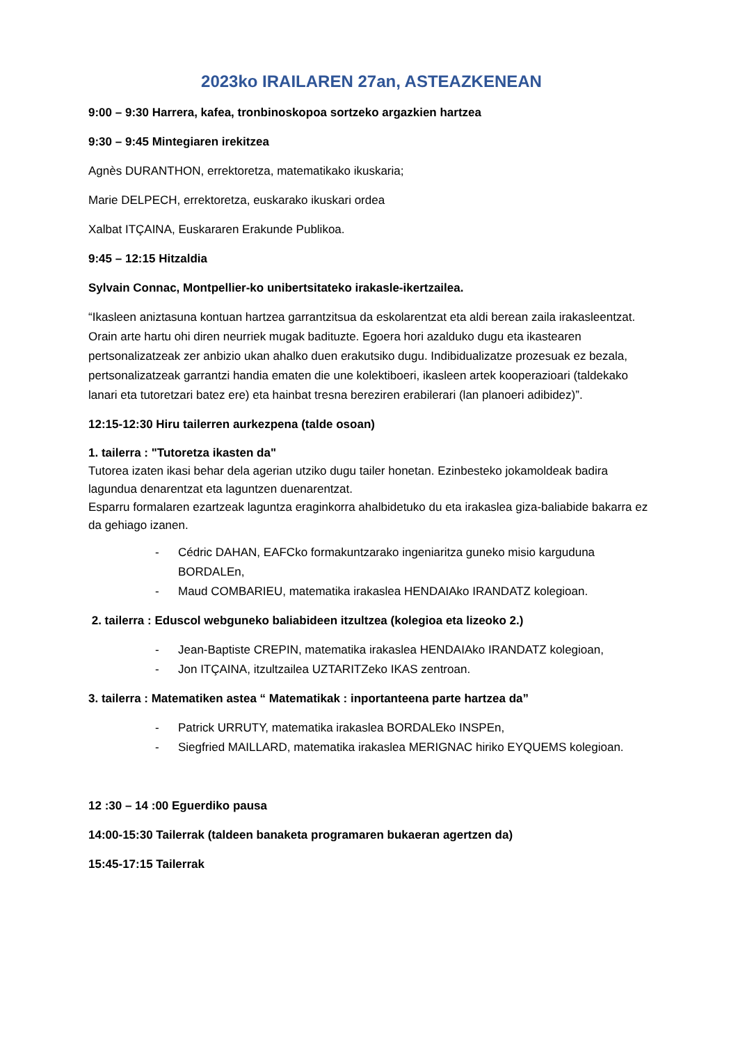2023ko IRAILAREN 27an, ASTEAZKENEAN
9:00 – 9:30 Harrera, kafea, tronbinoskopoa sortzeko argazkien hartzea
9:30 – 9:45 Mintegiaren irekitzea
Agnès DURANTHON, errektoretza, matematikako ikuskaria;
Marie DELPECH, errektoretza, euskarako ikuskari ordea
Xalbat ITÇAINA, Euskararen Erakunde Publikoa.
9:45 – 12:15 Hitzaldia
Sylvain Connac, Montpellier-ko unibertsitateko irakasle-ikertzailea.
“Ikasleen aniztasuna kontuan hartzea garrantzitsua da eskolarentzat eta aldi berean zaila irakasleentzat. Orain arte hartu ohi diren neurriek mugak badituzte. Egoera hori azalduko dugu eta ikastearen pertsonalizatzeak zer anbizio ukan ahalko duen erakutsiko dugu. Indibidualizatze prozesuak ez bezala, pertsonalizatzeak garrantzi handia ematen die une kolektiboeri, ikasleen artek kooperazioari (taldekako lanari eta tutoretzari batez ere) eta hainbat tresna bereziren erabilerari (lan planoeri adibidez)”.
12:15-12:30 Hiru tailerren aurkezpena (talde osoan)
1. tailerra : "Tutoretza ikasten da"
Tutorea izaten ikasi behar dela agerian utziko dugu tailer honetan. Ezinbesteko jokamoldeak badira lagundua denarentzat eta laguntzen duenarentzat.
Esparru formalaren ezartzeak laguntza eraginkorra ahalbidetuko du eta irakaslea giza-baliabide bakarra ez da gehiago izanen.
- Cédric DAHAN, EAFCko formakuntzarako ingeniaritza guneko misio karguduna BORDALEn,
- Maud COMBARIEU, matematika irakaslea HENDAIAko IRANDATZ kolegioan.
2. tailerra : Eduscol webguneko baliabideen itzultzea (kolegioa eta lizeoko 2.)
- Jean-Baptiste CREPIN, matematika irakaslea HENDAIAko IRANDATZ kolegioan,
- Jon ITÇAINA, itzultzailea UZTARITZeko IKAS zentroan.
3. tailerra : Matematiken astea “ Matematikak : inportanteena parte hartzea da”
- Patrick URRUTY, matematika irakaslea BORDALEko INSPEn,
- Siegfried MAILLARD, matematika irakaslea MERIGNAC hiriko EYQUEMS kolegioan.
12 :30 – 14 :00 Eguerdiko pausa
14:00-15:30 Tailerrak (taldeen banaketa programaren bukaeran agertzen da)
15:45-17:15 Tailerrak